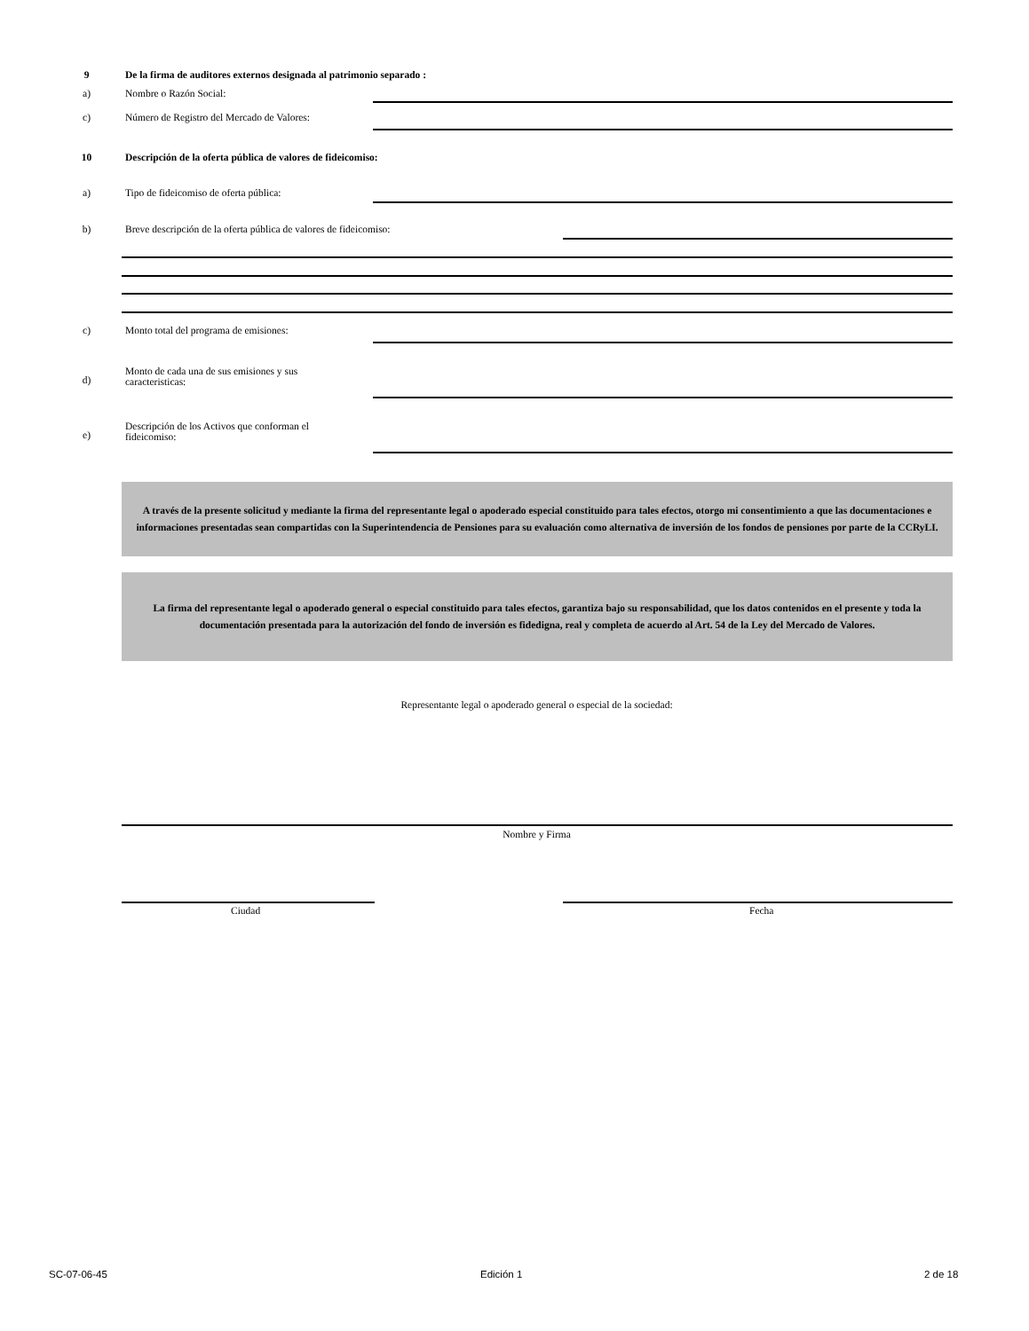9 De la firma de auditores externos designada al patrimonio separado :
a) Nombre o Razón Social:
c) Número de Registro del Mercado de Valores:
10 Descripción de la oferta pública de valores de fideicomiso:
a) Tipo de fideicomiso de oferta pública:
b) Breve descripción de la oferta pública de valores de fideicomiso:
c) Monto total del programa de emisiones:
d)
Monto de cada una de sus emisiones y sus
caracteristicas:
e)
Descripción de los Activos que conforman el
fideicomiso:
A través de la presente solicitud y mediante la firma del representante legal o apoderado especial constituido para tales efectos, otorgo mi consentimiento a que las documentaciones e informaciones presentadas sean compartidas con la Superintendencia de Pensiones para su evaluación como alternativa de inversión de los fondos de pensiones por parte de la CCRyLI.
La firma del representante legal o apoderado general o especial constituido para tales efectos, garantiza bajo su responsabilidad, que los datos contenidos en el presente y toda la documentación presentada para la autorización del fondo de inversión es fidedigna, real y completa de acuerdo al Art. 54 de la Ley del Mercado de Valores.
Representante legal o apoderado general o especial de la sociedad:
Nombre y Firma
Ciudad Fecha
SC-07-06-45 Edición 1 2 de 18